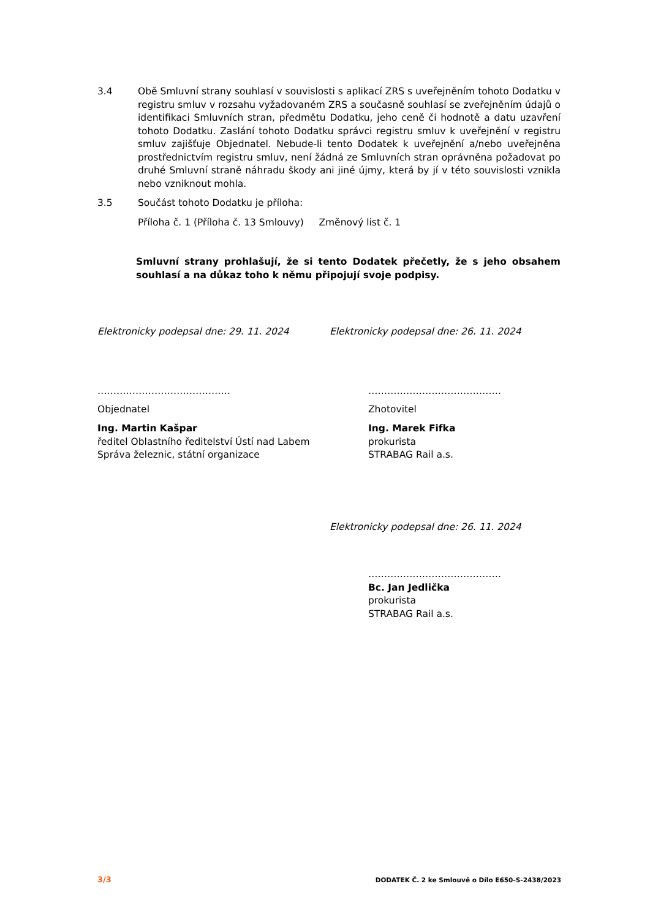3.4 Obě Smluvní strany souhlasí v souvislosti s aplikací ZRS s uveřejněním tohoto Dodatku v registru smluv v rozsahu vyžadovaném ZRS a současně souhlasí se zveřejněním údajů o identifikaci Smluvních stran, předmětu Dodatku, jeho ceně či hodnotě a datu uzavření tohoto Dodatku. Zaslání tohoto Dodatku správci registru smluv k uveřejnění v registru smluv zajišťuje Objednatel. Nebude-li tento Dodatek k uveřejnění a/nebo uveřejněna prostřednictvím registru smluv, není žádná ze Smluvních stran oprávněna požadovat po druhé Smluvní straně náhradu škody ani jiné újmy, která by jí v této souvislosti vznikla nebo vzniknout mohla.
3.5 Součást tohoto Dodatku je příloha:
Příloha č. 1 (Příloha č. 13 Smlouvy) Změnový list č. 1
Smluvní strany prohlašují, že si tento Dodatek přečetly, že s jeho obsahem souhlasí a na důkaz toho k němu připojují svoje podpisy.
Elektronicky podepsal dne: 29. 11. 2024
Elektronicky podepsal dne: 26. 11. 2024
……………………………………
Objednatel
Ing. Martin Kašpar
ředitel Oblastního ředitelství Ústí nad Labem
Správa železnic, státní organizace
……………………………………
Zhotovitel
Ing. Marek Fifka
prokurista
STRABAG Rail a.s.
Elektronicky podepsal dne: 26. 11. 2024
……………………………………
Bc. Jan Jedlička
prokurista
STRABAG Rail a.s.
3/3 DODATEK Č. 2 ke Smlouvě o Dílo E650-S-2438/2023